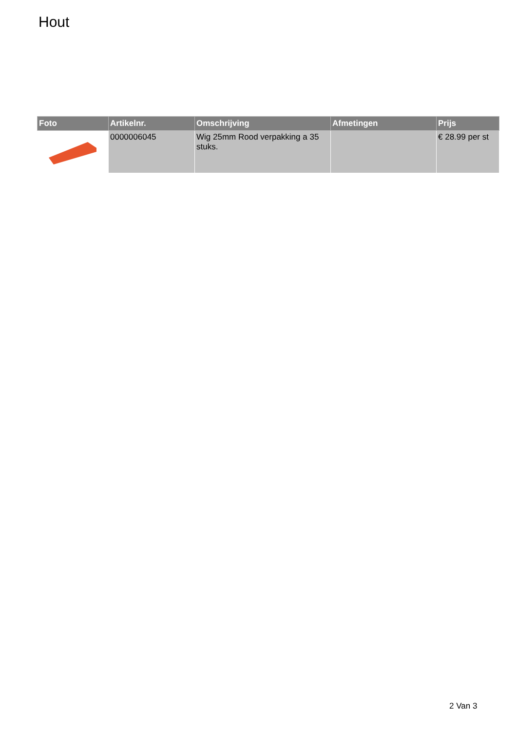Hout
| Foto | Artikelnr. | Omschrijving | Afmetingen | Prijs |
| --- | --- | --- | --- | --- |
| | 0000006045 | Wig 25mm Rood verpakking a 35 stuks. | | € 28.99 per st |
2 Van 3